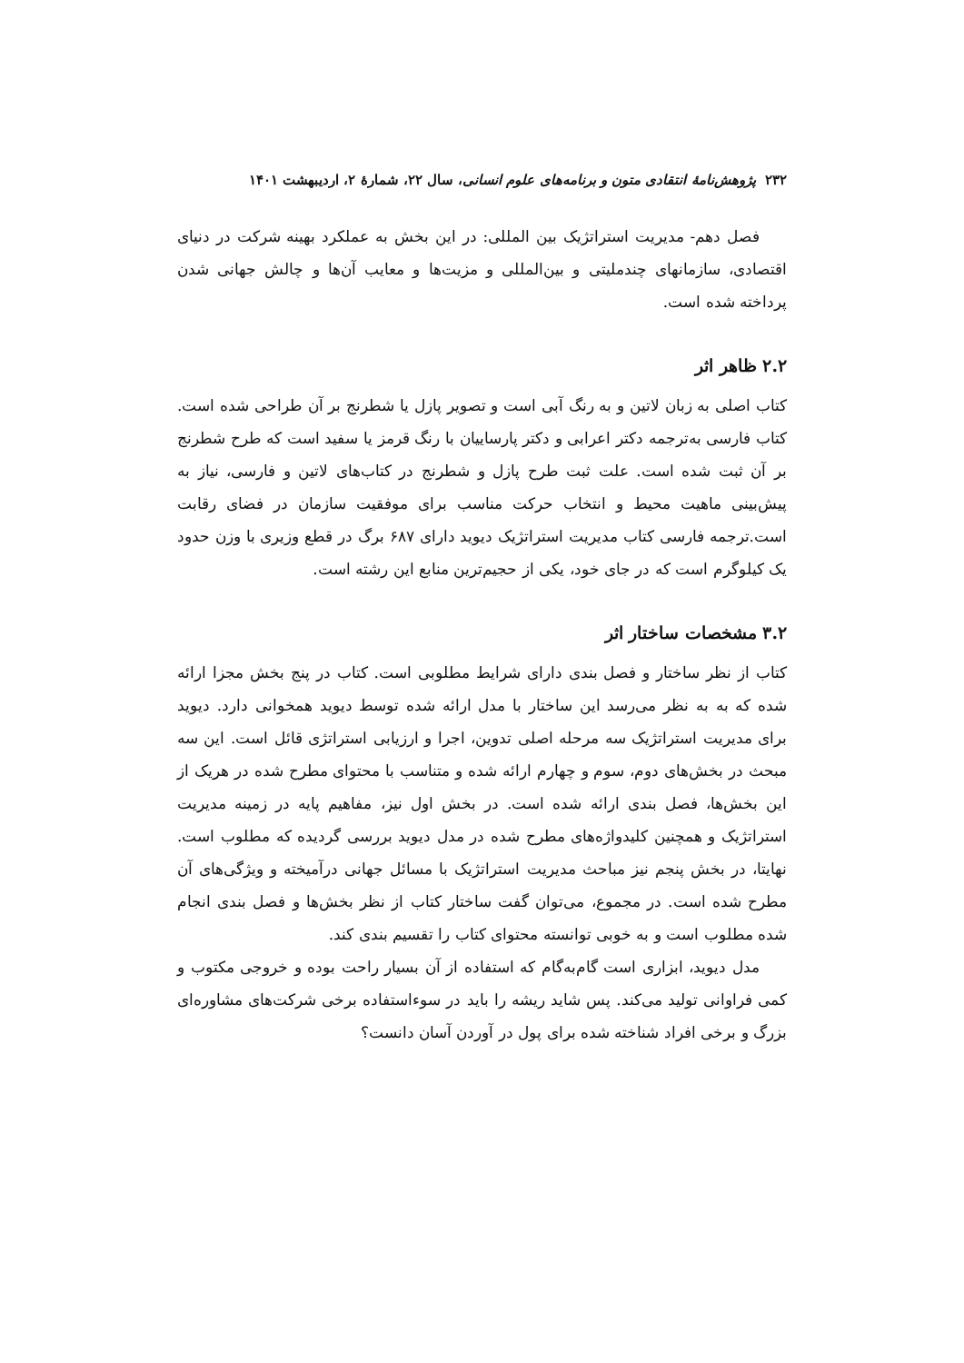۲۳۲ پژوهش‌نامهٔ انتقادی متون و برنامه‌های علوم انسانی، سال ۲۲، شمارهٔ ۲، اردیبهشت ۱۴۰۱
فصل دهم- مدیریت استراتژیک بین المللی: در این بخش به عملکرد بهینه شرکت در دنیای اقتصادی، سازمانهای چندملیتی و بین‌المللی و مزیت‌ها و معایب آن‌ها و چالش جهانی شدن پرداخته شده است.
۲.۲ ظاهر اثر
کتاب اصلی به زبان لاتین و به رنگ آبی است و تصویر پازل یا شطرنج بر آن طراحی شده است. کتاب فارسی به‌ترجمه دکتر اعرابی و دکتر پارساییان با رنگ قرمز یا سفید است که طرح شطرنج بر آن ثبت شده است. علت ثبت طرح پازل و شطرنج در کتاب‌های لاتین و فارسی، نیاز به پیش‌بینی ماهیت محیط و انتخاب حرکت مناسب برای موفقیت سازمان در فضای رقابت است.ترجمه فارسی کتاب مدیریت استراتژیک دیوید دارای ۶۸۷ برگ در قطع وزیری با وزن حدود یک کیلوگرم است که در جای خود، یکی از حجیم‌ترین منابع این رشته است.
۳.۲ مشخصات ساختار اثر
کتاب از نظر ساختار و فصل بندی دارای شرایط مطلوبی است. کتاب در پنج بخش مجزا ارائه شده که به به نظر می‌رسد این ساختار با مدل ارائه شده توسط دیوید همخوانی دارد. دیوید برای مدیریت استراتژیک سه مرحله اصلی تدوین، اجرا و ارزیابی استراتژی قائل است. این سه مبحث در بخش‌های دوم، سوم و چهارم ارائه شده و متناسب با محتوای مطرح شده در هریک از این بخش‌ها، فصل بندی ارائه شده است. در بخش اول نیز، مفاهیم پایه در زمینه مدیریت استراتژیک و همچنین کلیدواژه‌های مطرح شده در مدل دیوید بررسی گردیده که مطلوب است. نهایتا، در بخش پنجم نیز مباحث مدیریت استراتژیک با مسائل جهانی درآمیخته و ویژگی‌های آن مطرح شده است. در مجموع، می‌توان گفت ساختار کتاب از نظر بخش‌ها و فصل بندی انجام شده مطلوب است و به خوبی توانسته محتوای کتاب را تقسیم بندی کند.
مدل دیوید، ابزاری است گام‌به‌گام که استفاده از آن بسیار راحت بوده و خروجی مکتوب و کمی فراوانی تولید می‌کند. پس شاید ریشه را باید در سوءاستفاده برخی شرکت‌های مشاوره‌ای بزرگ و برخی افراد شناخته شده برای پول در آوردن آسان دانست؟